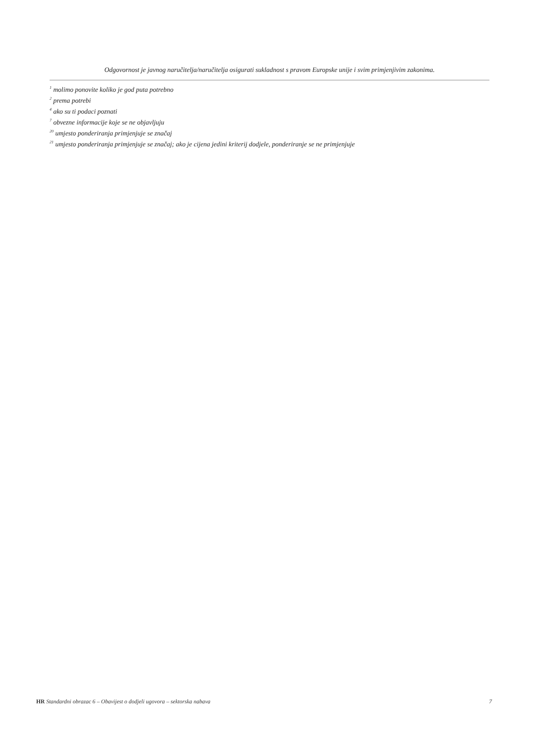Odgovornost je javnog naručitelja/naručitelja osigurati sukladnost s pravom Europske unije i svim primjenjivim zakonima.
<sup>1</sup> molimo ponovite koliko je god puta potrebno
<sup>2</sup> prema potrebi
<sup>4</sup> ako su ti podaci poznati
<sup>7</sup> obvezne informacije koje se ne objavljuju
<sup>20</sup> umjesto ponderiranja primjenjuje se značaj
<sup>21</sup> umjesto ponderiranja primjenjuje se značaj; ako je cijena jedini kriterij dodjele, ponderiranje se ne primjenjuje
HR Standardni obrazac 6 – Obavijest o dodjeli ugovora – sektorska nabava 7